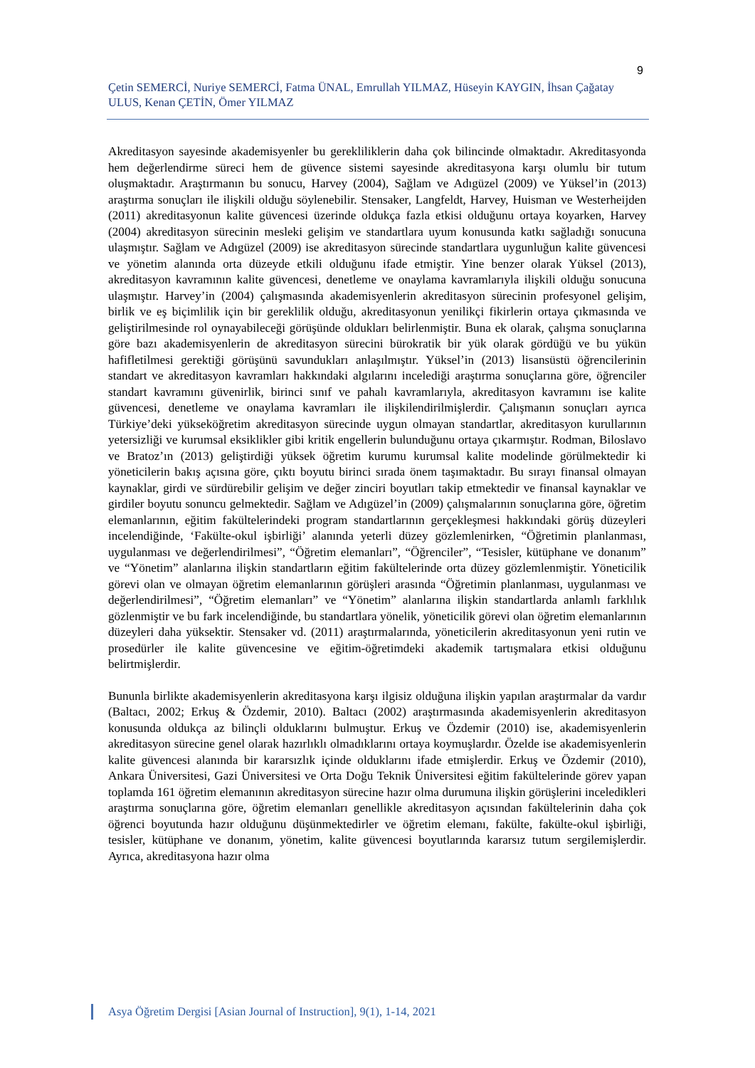9
Çetin SEMERCİ, Nuriye SEMERCİ, Fatma ÜNAL, Emrullah YILMAZ, Hüseyin KAYGIN, İhsan Çağatay ULUS, Kenan ÇETİN, Ömer YILMAZ
Akreditasyon sayesinde akademisyenler bu gerekliliklerin daha çok bilincinde olmaktadır. Akreditasyonda hem değerlendirme süreci hem de güvence sistemi sayesinde akreditasyona karşı olumlu bir tutum oluşmaktadır. Araştırmanın bu sonucu, Harvey (2004), Sağlam ve Adıgüzel (2009) ve Yüksel’in (2013) araştırma sonuçları ile ilişkili olduğu söylenebilir. Stensaker, Langfeldt, Harvey, Huisman ve Westerheijden (2011) akreditasyonun kalite güvencesi üzerinde oldukça fazla etkisi olduğunu ortaya koyarken, Harvey (2004) akreditasyon sürecinin mesleki gelişim ve standartlara uyum konusunda katkı sağladığı sonucuna ulaşmıştır. Sağlam ve Adıgüzel (2009) ise akreditasyon sürecinde standartlara uygunluğun kalite güvencesi ve yönetim alanında orta düzeyde etkili olduğunu ifade etmiştir. Yine benzer olarak Yüksel (2013), akreditasyon kavramının kalite güvencesi, denetleme ve onaylama kavramlarıyla ilişkili olduğu sonucuna ulaşmıştır. Harvey’in (2004) çalışmasında akademisyenlerin akreditasyon sürecinin profesyonel gelişim, birlik ve eş biçimlilik için bir gereklilik olduğu, akreditasyonun yenilikçi fikirlerin ortaya çıkmasında ve geliştirilmesinde rol oynayabileceği görüşünde oldukları belirlenmiştir. Buna ek olarak, çalışma sonuçlarına göre bazı akademisyenlerin de akreditasyon sürecini bürokratik bir yük olarak gördüğü ve bu yükün hafifletilmesi gerektiği görüşünü savundukları anlaşılmıştır. Yüksel’in (2013) lisansüstü öğrencilerinin standart ve akreditasyon kavramları hakkındaki algılarını incelediği araştırma sonuçlarına göre, öğrenciler standart kavramını güvenirlik, birinci sınıf ve pahalı kavramlarıyla, akreditasyon kavramını ise kalite güvencesi, denetleme ve onaylama kavramları ile ilişkilendirilmişlerdir. Çalışmanın sonuçları ayrıca Türkiye’deki yükseköğretim akreditasyon sürecinde uygun olmayan standartlar, akreditasyon kurullarının yetersizliği ve kurumsal eksiklikler gibi kritik engellerin bulunduğunu ortaya çıkarmıştır. Rodman, Biloslavo ve Bratoz’ın (2013) geliştirdiği yüksek öğretim kurumu kurumsal kalite modelinde görülmektedir ki yöneticilerin bakış açısına göre, çıktı boyutu birinci sırada önem taşımaktadır. Bu sırayı finansal olmayan kaynaklar, girdi ve sürdürebilir gelişim ve değer zinciri boyutları takip etmektedir ve finansal kaynaklar ve girdiler boyutu sonuncu gelmektedir. Sağlam ve Adıgüzel’in (2009) çalışmalarının sonuçlarına göre, öğretim elemanlarının, eğitim fakültelerindeki program standartlarının gerçekleşmesi hakkındaki görüş düzeyleri incelendiğinde, ‘Fakülte-okul işbirliği’ alanında yeterli düzey gözlemlenirken, “Öğretimin planlanması, uygulanması ve değerlendirilmesi”, “Öğretim elemanları”, “Öğrenciler”, “Tesisler, kütüphane ve donanım” ve “Yönetim” alanlarına ilişkin standartların eğitim fakültelerinde orta düzey gözlemlenmiştir. Yöneticilik görevi olan ve olmayan öğretim elemanlarının görüşleri arasında “Öğretimin planlanması, uygulanması ve değerlendirilmesi”, “Öğretim elemanları” ve “Yönetim” alanlarına ilişkin standartlarda anlamlı farklılık gözlenmiştir ve bu fark incelendiğinde, bu standartlara yönelik, yöneticilik görevi olan öğretim elemanlarının düzeyleri daha yüksektir. Stensaker vd. (2011) araştırmalarında, yöneticilerin akreditasyonun yeni rutin ve prosedürler ile kalite güvencesine ve eğitim-öğretimdeki akademik tartışmalara etkisi olduğunu belirtmişlerdir.
Bununla birlikte akademisyenlerin akreditasyona karşı ilgisiz olduğuna ilişkin yapılan araştırmalar da vardır (Baltacı, 2002; Erkuş & Özdemir, 2010). Baltacı (2002) araştırmasında akademisyenlerin akreditasyon konusunda oldukça az bilinçli olduklarını bulmuştur. Erkuş ve Özdemir (2010) ise, akademisyenlerin akreditasyon sürecine genel olarak hazırlıklı olmadıklarını ortaya koymuşlardır. Özelde ise akademisyenlerin kalite güvencesi alanında bir kararsızlık içinde olduklarını ifade etmişlerdir. Erkuş ve Özdemir (2010), Ankara Üniversitesi, Gazi Üniversitesi ve Orta Doğu Teknik Üniversitesi eğitim fakültelerinde görev yapan toplamda 161 öğretim elemanının akreditasyon sürecine hazır olma durumuna ilişkin görüşlerini inceledikleri araştırma sonuçlarına göre, öğretim elemanları genellikle akreditasyon açısından fakültelerinin daha çok öğrenci boyutunda hazır olduğunu düşünmektedirler ve öğretim elemanı, fakülte, fakülte-okul işbirliği, tesisler, kütüphane ve donanım, yönetim, kalite güvencesi boyutlarında kararsız tutum sergilemişlerdir. Ayrıca, akreditasyona hazır olma
Asya Öğretim Dergisi [Asian Journal of Instruction], 9(1), 1-14, 2021